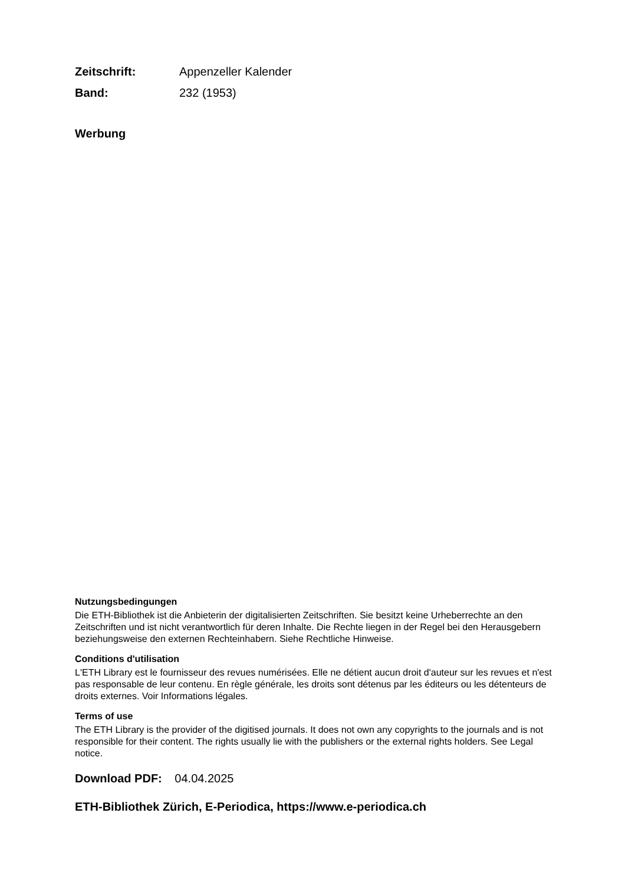Zeitschrift: Appenzeller Kalender
Band: 232 (1953)
Werbung
Nutzungsbedingungen
Die ETH-Bibliothek ist die Anbieterin der digitalisierten Zeitschriften. Sie besitzt keine Urheberrechte an den Zeitschriften und ist nicht verantwortlich für deren Inhalte. Die Rechte liegen in der Regel bei den Herausgebern beziehungsweise den externen Rechteinhabern. Siehe Rechtliche Hinweise.
Conditions d'utilisation
L'ETH Library est le fournisseur des revues numérisées. Elle ne détient aucun droit d'auteur sur les revues et n'est pas responsable de leur contenu. En règle générale, les droits sont détenus par les éditeurs ou les détenteurs de droits externes. Voir Informations légales.
Terms of use
The ETH Library is the provider of the digitised journals. It does not own any copyrights to the journals and is not responsible for their content. The rights usually lie with the publishers or the external rights holders. See Legal notice.
Download PDF: 04.04.2025
ETH-Bibliothek Zürich, E-Periodica, https://www.e-periodica.ch